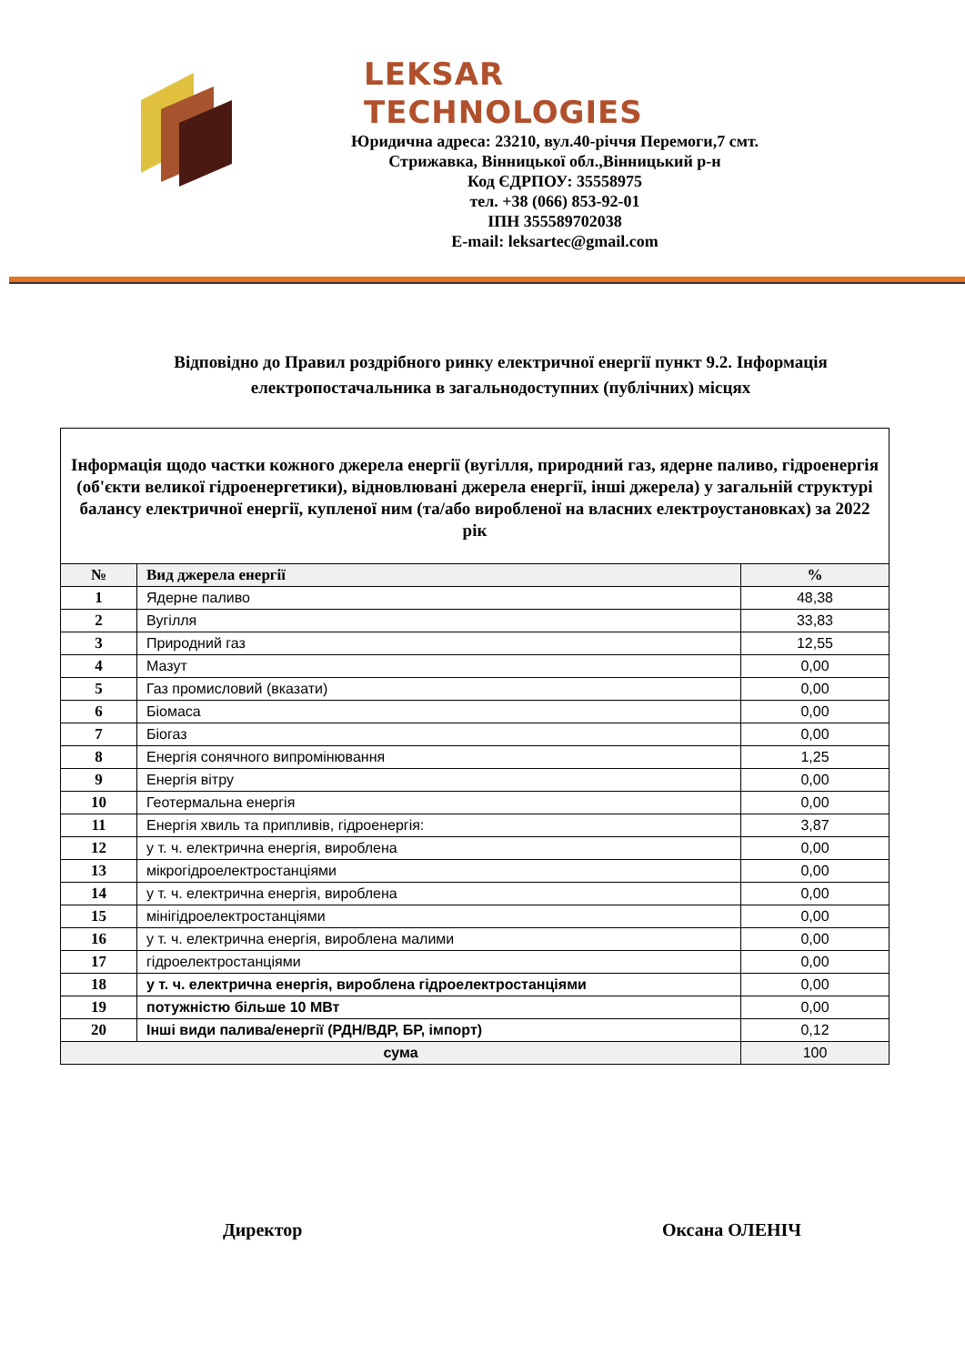LEKSAR TECHNOLOGIES
Юридична адреса: 23210, вул.40-річчя Перемоги,7 смт.
Стрижавка, Вінницької обл.,Вінницький р-н
Код ЄДРПОУ: 35558975
тел. +38 (066) 853-92-01
ІПН 355589702038
E-mail: leksartec@gmail.com
Відповідно до Правил роздрібного ринку електричної енергії пункт 9.2. Інформація електропостачальника в загальнодоступних (публічних) місцях
| Інформація щодо частки кожного джерела енергії (вугілля, природний газ, ядерне паливо, гідроенергія (об'єкти великої гідроенергетики), відновлювані джерела енергії, інші джерела) у загальній структурі балансу електричної енергії, купленої ним (та/або виробленої на власних електроустановках) за 2022 рік | | |
| № | Вид джерела енергії | % |
| 1 | Ядерне паливо | 48,38 |
| 2 | Вугілля | 33,83 |
| 3 | Природний газ | 12,55 |
| 4 | Мазут | 0,00 |
| 5 | Газ промисловий (вказати) | 0,00 |
| 6 | Біомаса | 0,00 |
| 7 | Біогаз | 0,00 |
| 8 | Енергія сонячного випромінювання | 1,25 |
| 9 | Енергія вітру | 0,00 |
| 10 | Геотермальна енергія | 0,00 |
| 11 | Енергія хвиль та припливів, гідроенергія: | 3,87 |
| 12 | у т. ч. електрична енергія, вироблена | 0,00 |
| 13 | мікрогідроелектростанціями | 0,00 |
| 14 | у т. ч. електрична енергія, вироблена | 0,00 |
| 15 | мінігідроелектростанціями | 0,00 |
| 16 | у т. ч. електрична енергія, вироблена малими | 0,00 |
| 17 | гідроелектростанціями | 0,00 |
| 18 | у т. ч. електрична енергія, вироблена гідроелектростанціями | 0,00 |
| 19 | потужністю більше 10 МВт | 0,00 |
| 20 | Інші види палива/енергії (РДН/ВДР, БР, імпорт) | 0,12 |
| сума | | 100 |
Директор Оксана ОЛЕНІЧ